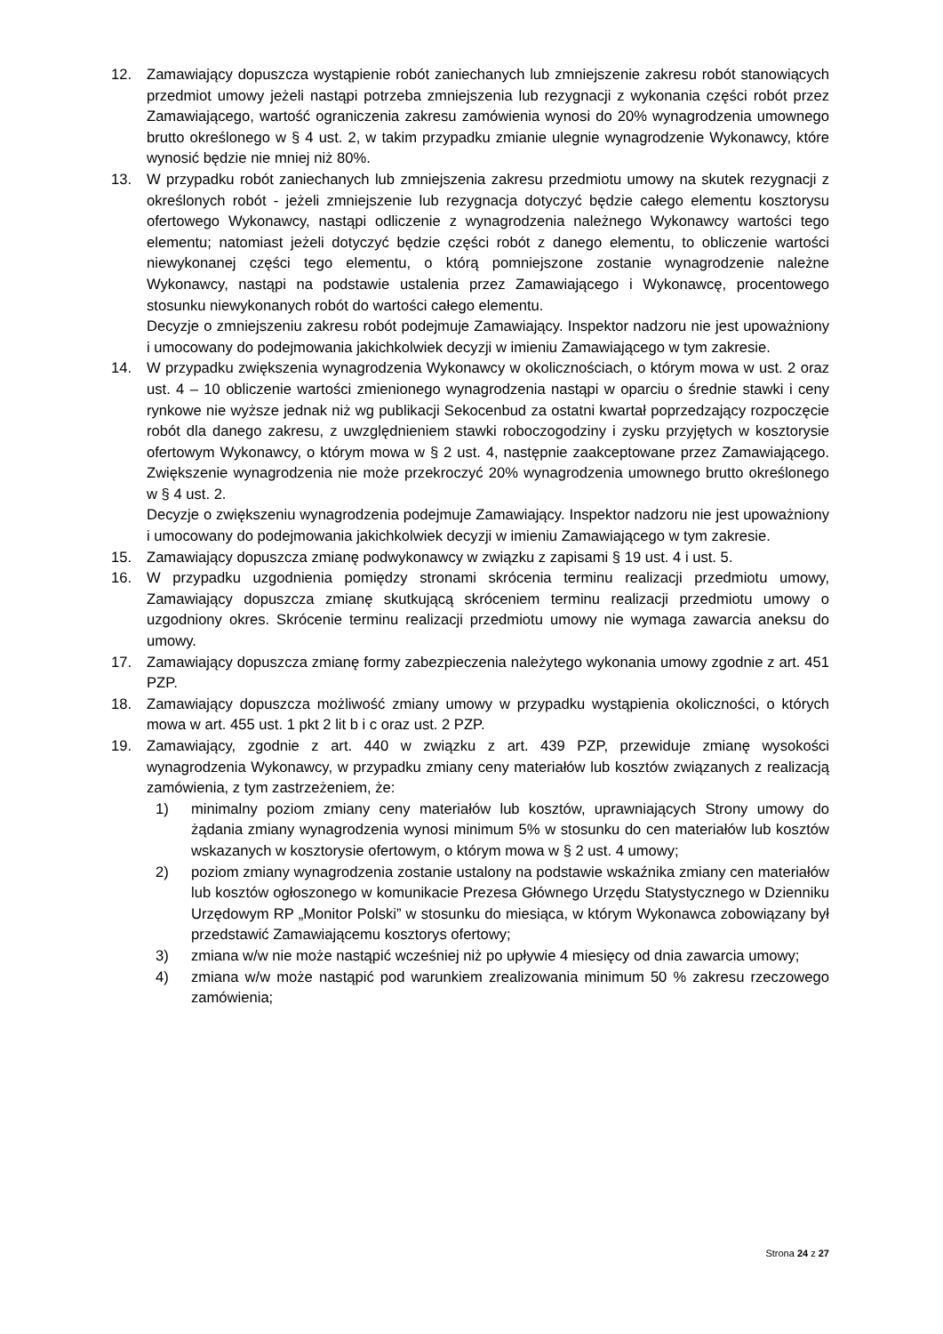12. Zamawiający dopuszcza wystąpienie robót zaniechanych lub zmniejszenie zakresu robót stanowiących przedmiot umowy jeżeli nastąpi potrzeba zmniejszenia lub rezygnacji z wykonania części robót przez Zamawiającego, wartość ograniczenia zakresu zamówienia wynosi do 20% wynagrodzenia umownego brutto określonego w § 4 ust. 2, w takim przypadku zmianie ulegnie wynagrodzenie Wykonawcy, które wynosić będzie nie mniej niż 80%.
13. W przypadku robót zaniechanych lub zmniejszenia zakresu przedmiotu umowy na skutek rezygnacji z określonych robót - jeżeli zmniejszenie lub rezygnacja dotyczyć będzie całego elementu kosztorysu ofertowego Wykonawcy, nastąpi odliczenie z wynagrodzenia należnego Wykonawcy wartości tego elementu; natomiast jeżeli dotyczyć będzie części robót z danego elementu, to obliczenie wartości niewykonanej części tego elementu, o którą pomniejszone zostanie wynagrodzenie należne Wykonawcy, nastąpi na podstawie ustalenia przez Zamawiającego i Wykonawcę, procentowego stosunku niewykonanych robót do wartości całego elementu.
Decyzje o zmniejszeniu zakresu robót podejmuje Zamawiający. Inspektor nadzoru nie jest upoważniony i umocowany do podejmowania jakichkolwiek decyzji w imieniu Zamawiającego w tym zakresie.
14. W przypadku zwiększenia wynagrodzenia Wykonawcy w okolicznościach, o którym mowa w ust. 2 oraz ust. 4 – 10 obliczenie wartości zmienionego wynagrodzenia nastąpi w oparciu o średnie stawki i ceny rynkowe nie wyższe jednak niż wg publikacji Sekocenbud za ostatni kwartał poprzedzający rozpoczęcie robót dla danego zakresu, z uwzględnieniem stawki roboczogodziny i zysku przyjętych w kosztorysie ofertowym Wykonawcy, o którym mowa w § 2 ust. 4, następnie zaakceptowane przez Zamawiającego. Zwiększenie wynagrodzenia nie może przekroczyć 20% wynagrodzenia umownego brutto określonego w § 4 ust. 2.
Decyzje o zwiększeniu wynagrodzenia podejmuje Zamawiający. Inspektor nadzoru nie jest upoważniony i umocowany do podejmowania jakichkolwiek decyzji w imieniu Zamawiającego w tym zakresie.
15. Zamawiający dopuszcza zmianę podwykonawcy w związku z zapisami § 19 ust. 4 i ust. 5.
16. W przypadku uzgodnienia pomiędzy stronami skrócenia terminu realizacji przedmiotu umowy, Zamawiający dopuszcza zmianę skutkującą skróceniem terminu realizacji przedmiotu umowy o uzgodniony okres. Skrócenie terminu realizacji przedmiotu umowy nie wymaga zawarcia aneksu do umowy.
17. Zamawiający dopuszcza zmianę formy zabezpieczenia należytego wykonania umowy zgodnie z art. 451 PZP.
18. Zamawiający dopuszcza możliwość zmiany umowy w przypadku wystąpienia okoliczności, o których mowa w art. 455 ust. 1 pkt 2 lit b i c oraz ust. 2 PZP.
19. Zamawiający, zgodnie z art. 440 w związku z art. 439 PZP, przewiduje zmianę wysokości wynagrodzenia Wykonawcy, w przypadku zmiany ceny materiałów lub kosztów związanych z realizacją zamówienia, z tym zastrzeżeniem, że:
1) minimalny poziom zmiany ceny materiałów lub kosztów, uprawniających Strony umowy do żądania zmiany wynagrodzenia wynosi minimum 5% w stosunku do cen materiałów lub kosztów wskazanych w kosztorysie ofertowym, o którym mowa w § 2 ust. 4 umowy;
2) poziom zmiany wynagrodzenia zostanie ustalony na podstawie wskaźnika zmiany cen materiałów lub kosztów ogłoszonego w komunikacie Prezesa Głównego Urzędu Statystycznego w Dzienniku Urzędowym RP „Monitor Polski” w stosunku do miesiąca, w którym Wykonawca zobowiązany był przedstawić Zamawiającemu kosztorys ofertowy;
3) zmiana w/w nie może nastąpić wcześniej niż po upływie 4 miesięcy od dnia zawarcia umowy;
4) zmiana w/w może nastąpić pod warunkiem zrealizowania minimum 50 % zakresu rzeczowego zamówienia;
Strona 24 z 27